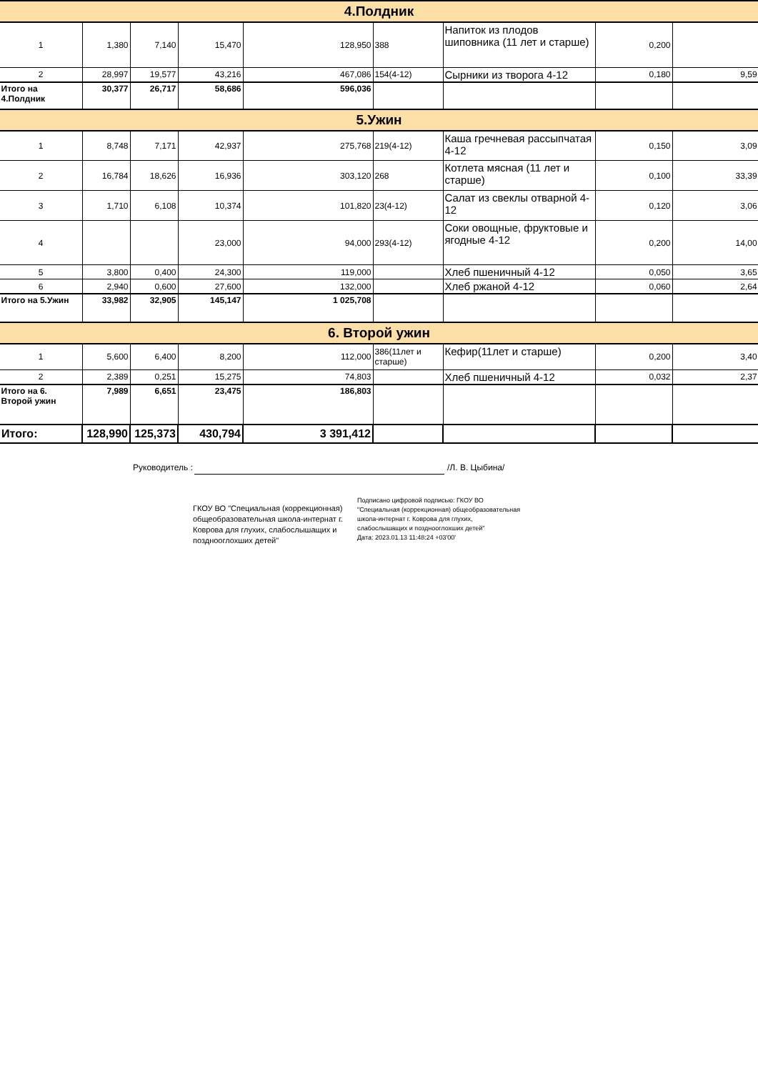| 4.Полдник | | | | | | | | |
| 1 | 1,380 | 7,140 | 15,470 | 128,950 | 388 | Напиток из плодов шиповника (11 лет и старше) | 0,200 | |
| 2 | 28,997 | 19,577 | 43,216 | 467,086 | 154(4-12) | Сырники из творога 4-12 | 0,180 | 9,59 |
| Итого на 4.Полдник | 30,377 | 26,717 | 58,686 | 596,036 | | | | |
| 5.Ужин | | | | | | | | |
| 1 | 8,748 | 7,171 | 42,937 | 275,768 | 219(4-12) | Каша гречневая рассыпчатая 4-12 | 0,150 | 3,09 |
| 2 | 16,784 | 18,626 | 16,936 | 303,120 | 268 | Котлета мясная (11 лет и старше) | 0,100 | 33,39 |
| 3 | 1,710 | 6,108 | 10,374 | 101,820 | 23(4-12) | Салат из свеклы отварной 4-12 | 0,120 | 3,06 |
| 4 | | | 23,000 | 94,000 | 293(4-12) | Соки овощные, фруктовые и ягодные 4-12 | 0,200 | 14,00 |
| 5 | 3,800 | 0,400 | 24,300 | 119,000 | | Хлеб пшеничный 4-12 | 0,050 | 3,65 |
| 6 | 2,940 | 0,600 | 27,600 | 132,000 | | Хлеб ржаной 4-12 | 0,060 | 2,64 |
| Итого на 5.Ужин | 33,982 | 32,905 | 145,147 | 1 025,708 | | | | |
| 6. Второй ужин | | | | | | | | |
| 1 | 5,600 | 6,400 | 8,200 | 112,000 | 386(11лет и старше) | Кефир(11лет и старше) | 0,200 | 3,40 |
| 2 | 2,389 | 0,251 | 15,275 | 74,803 | | Хлеб пшеничный 4-12 | 0,032 | 2,37 |
| Итого на 6. Второй ужин | 7,989 | 6,651 | 23,475 | 186,803 | | | | |
| Итого: | 128,990 | 125,373 | 430,794 | 3 391,412 | | | | |
Руководитель : /Л. В. Цыбина/
ГКОУ ВО "Специальная (коррекционная) общеобразовательная школа-интернат г. Коврова для глухих, слабослышащих и позднооглохших детей"
Подписано цифровой подписью: ГКОУ ВО "Специальная (коррекционная) общеобразовательная школа-интернат г. Коврова для глухих, слабослышащих и позднооглохших детей"
Дата: 2023.01.13 11:48:24 +03'00'